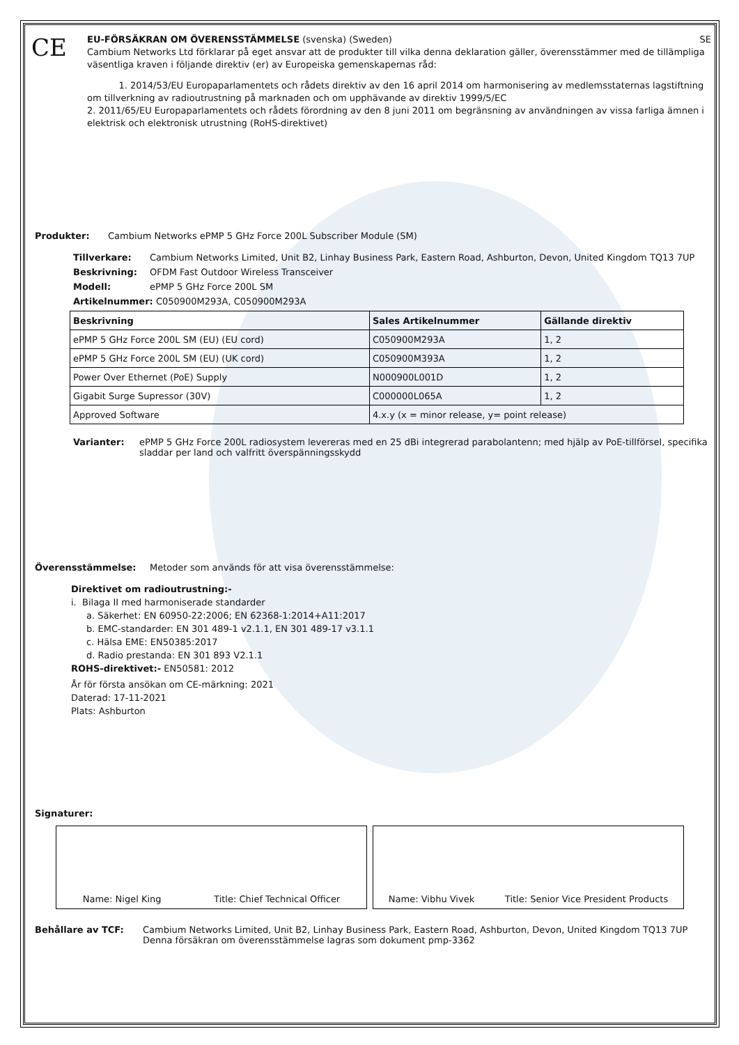CE
EU-FÖRSÄKRAN OM ÖVERENSSTÄMMELSE (svenska) (Sweden) SE
Cambium Networks Ltd förklarar på eget ansvar att de produkter till vilka denna deklaration gäller, överensstämmer med de tillämpliga väsentliga kraven i följande direktiv (er) av Europeiska gemenskapernas råd:
1. 2014/53/EU Europaparlamentets och rådets direktiv av den 16 april 2014 om harmonisering av medlemsstaternas lagstiftning om tillverkning av radioutrustning på marknaden och om upphävande av direktiv 1999/5/EC
2. 2011/65/EU Europaparlamentets och rådets förordning av den 8 juni 2011 om begränsning av användningen av vissa farliga ämnen i elektrisk och elektronisk utrustning (RoHS-direktivet)
Produkter: Cambium Networks ePMP 5 GHz Force 200L Subscriber Module (SM)
Tillverkare: Cambium Networks Limited, Unit B2, Linhay Business Park, Eastern Road, Ashburton, Devon, United Kingdom TQ13 7UP
Beskrivning: OFDM Fast Outdoor Wireless Transceiver
Modell: ePMP 5 GHz Force 200L SM
Artikelnummer: C050900M293A, C050900M293A
| Beskrivning | Sales Artikelnummer | Gällande direktiv |
| --- | --- | --- |
| ePMP 5 GHz Force 200L SM (EU) (EU cord) | C050900M293A | 1, 2 |
| ePMP 5 GHz Force 200L SM (EU) (UK cord) | C050900M393A | 1, 2 |
| Power Over Ethernet (PoE) Supply | N000900L001D | 1, 2 |
| Gigabit Surge Supressor (30V) | C000000L065A | 1, 2 |
| Approved Software | 4.x.y (x = minor release, y= point release) | |
Varianter: ePMP 5 GHz Force 200L radiosystem levereras med en 25 dBi integrerad parabolantenn; med hjälp av PoE-tillförsel, specifika sladdar per land och valfritt överspänningsskydd
Överensstämmelse: Metoder som används för att visa överensstämmelse:
Direktivet om radioutrustning:-
i. Bilaga II med harmoniserade standarder
a. Säkerhet: EN 60950-22:2006; EN 62368-1:2014+A11:2017
b. EMC-standarder: EN 301 489-1 v2.1.1, EN 301 489-17 v3.1.1
c. Hälsa EME: EN50385:2017
d. Radio prestanda: EN 301 893 V2.1.1
ROHS-direktivet:- EN50581: 2012
År för första ansökan om CE-märkning: 2021
Daterad: 17-11-2021
Plats: Ashburton
Signaturer:
Name: Nigel King Title: Chief Technical Officer Name: Vibhu Vivek Title: Senior Vice President Products
Behållare av TCF: Cambium Networks Limited, Unit B2, Linhay Business Park, Eastern Road, Ashburton, Devon, United Kingdom TQ13 7UP
Denna försäkran om överensstämmelse lagras som dokument pmp-3362